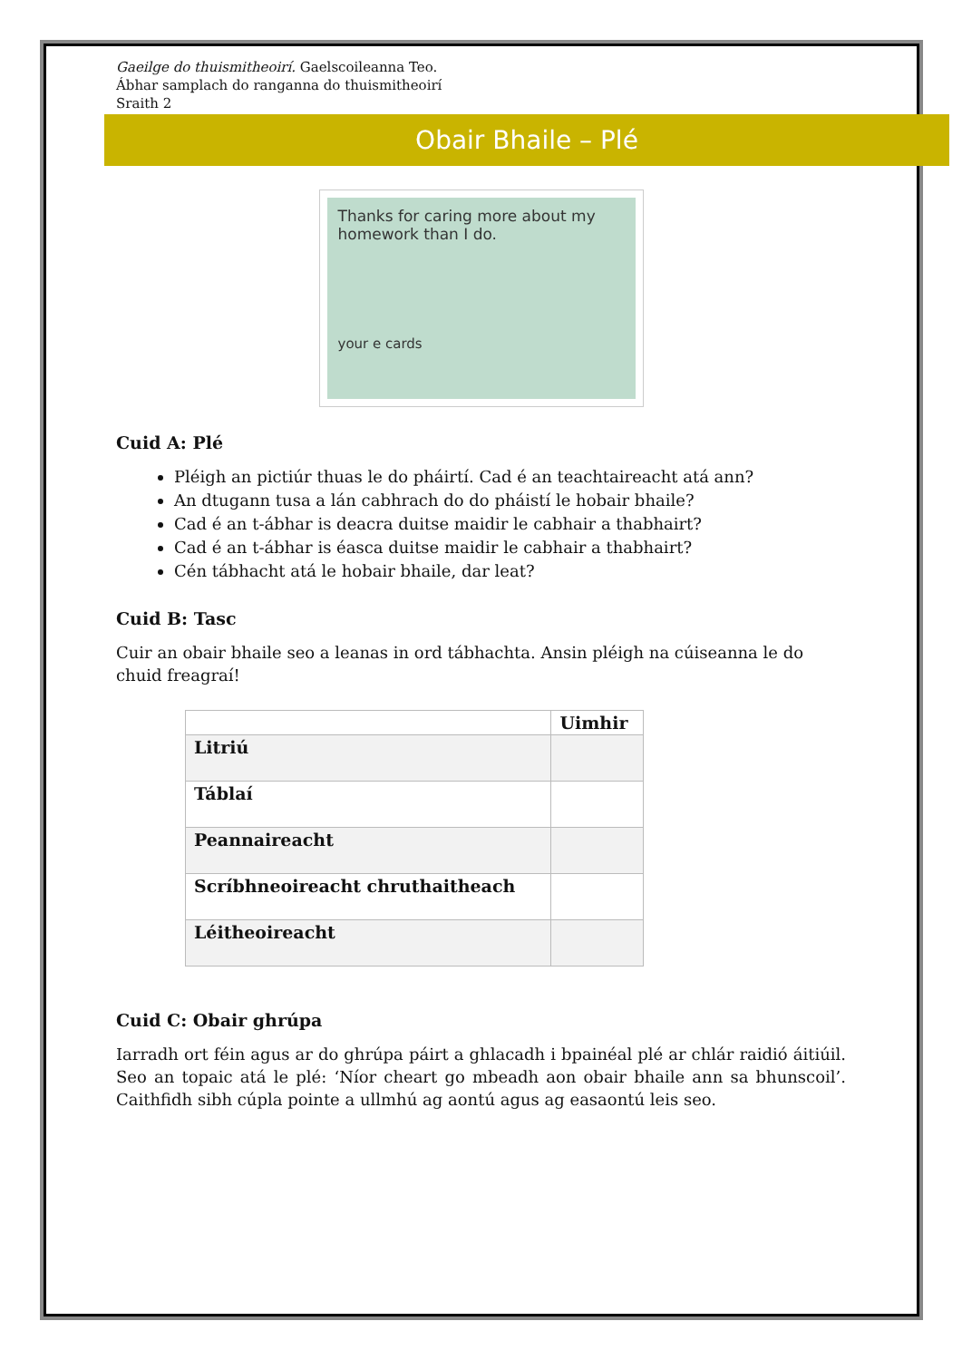Gaeilge do thuismitheoirí. Gaelscoileanna Teo.
Ábhar samplach do ranganna do thuismitheoirí
Sraith 2
Obair Bhaile – Plé
Thanks for caring more about my homework than I do.
your e cards
Cuid A: Plé
Pléigh an pictiúr thuas le do pháirtí. Cad é an teachtaireacht atá ann?
An dtugann tusa a lán cabhrach do do pháistí le hobair bhaile?
Cad é an t-ábhar is deacra duitse maidir le cabhair a thabhairt?
Cad é an t-ábhar is éasca duitse maidir le cabhair a thabhairt?
Cén tábhacht atá le hobair bhaile, dar leat?
Cuid B: Tasc
Cuir an obair bhaile seo a leanas in ord tábhachta. Ansin pléigh na cúiseanna le do chuid freagraí!
| | Uimhir |
| --- | --- |
| Litriú | |
| Táblaí | |
| Peannaireacht | |
| Scríbhneoireacht chruthaitheach | |
| Léitheoireacht | |
Cuid C: Obair ghrúpa
Iarradh ort féin agus ar do ghrúpa páirt a ghlacadh i bpainéal plé ar chlár raidió áitiúil. Seo an topaic atá le plé: ‘Níor cheart go mbeadh aon obair bhaile ann sa bhunscoil’. Caithfidh sibh cúpla pointe a ullmhú ag aontú agus ag easaontú leis seo.